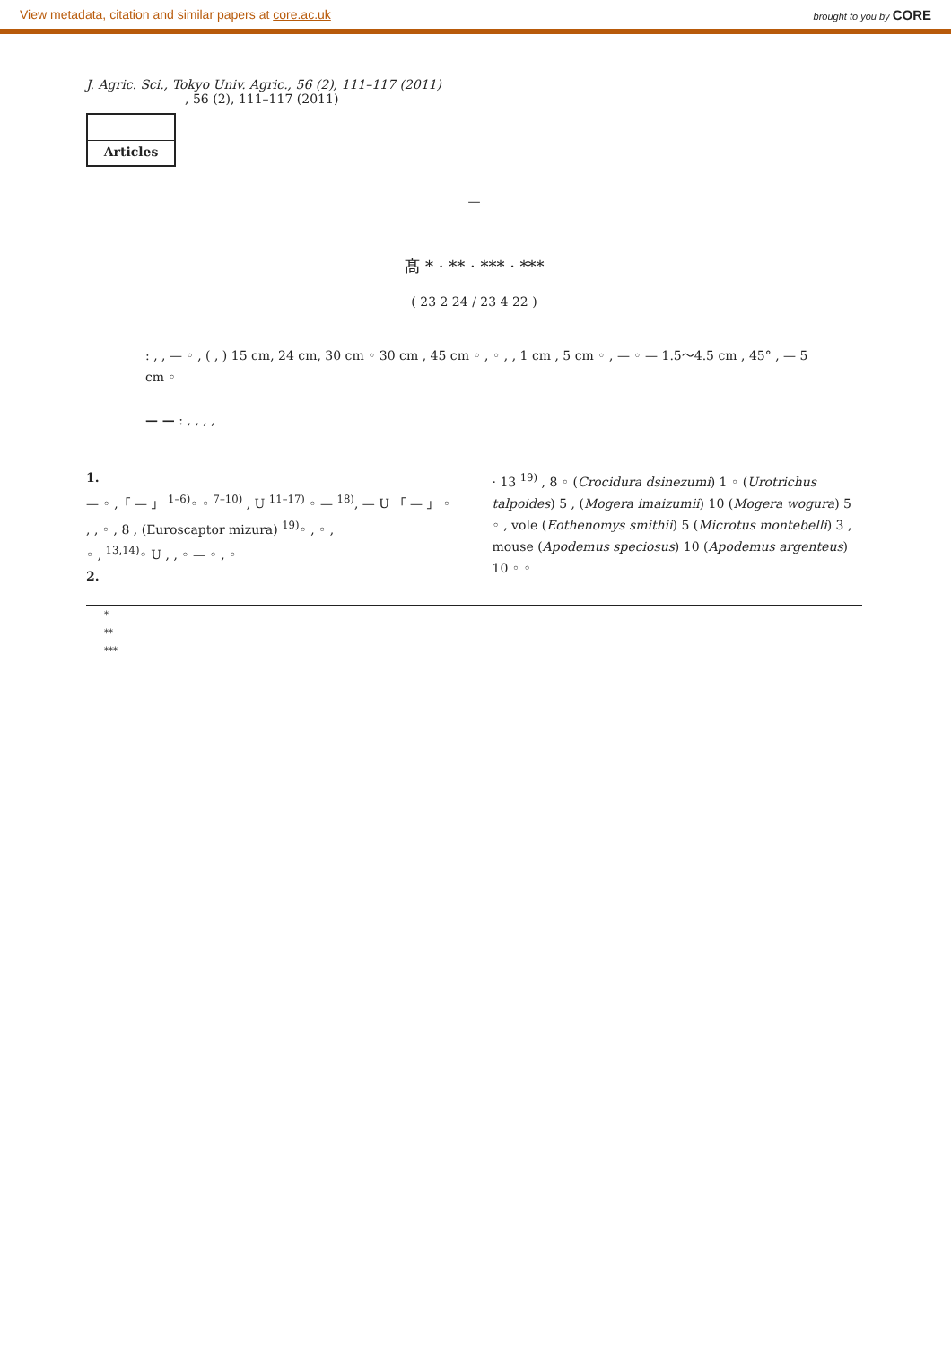View metadata, citation and similar papers at core.ac.uk brought to you by CORE
J. Agric. Sci., Tokyo Univ. Agric., 56 (2), 111–117 (2011)
, 56 (2), 111–117 (2011)
Articles
—
髙 * · ** · *** · ***
( 23 2 24 / 23 4 22 )
: , , — ◦ , ( , ) 15 cm, 24 cm, 30 cm ◦ 30 cm , 45 cm ◦ , ◦ , , 1 cm , 5 cm ◦ , — ◦ — 1.5〜4.5 cm , 45° , — 5 cm ◦
— — : , , , ,
1.
— ◦ ,「 — 」 <sup>1–6)</sup>◦ ◦ <sup>7–10)</sup> , U <sup>11–17)</sup> ◦ — <sup>18)</sup>, — U 「 — 」 ◦ , , ◦ , 8 , (Euroscaptor mizura) <sup>19)</sup>◦ , ◦ ,
◦ , <sup>13,14)</sup>◦ U , , ◦ — ◦ , ◦
2.
· 13 <sup>19)</sup> , 8 ◦ (Crocidura dsinezumi) 1 ◦ (Urotrichus talpoides) 5 , (Mogera imaizumii) 10 (Mogera wogura) 5 ◦ , vole (Eothenomys smithii) 5 (Microtus montebelli) 3 , mouse (Apodemus speciosus) 10 (Apodemus argenteus) 10 ◦ ◦
*
**
*** —